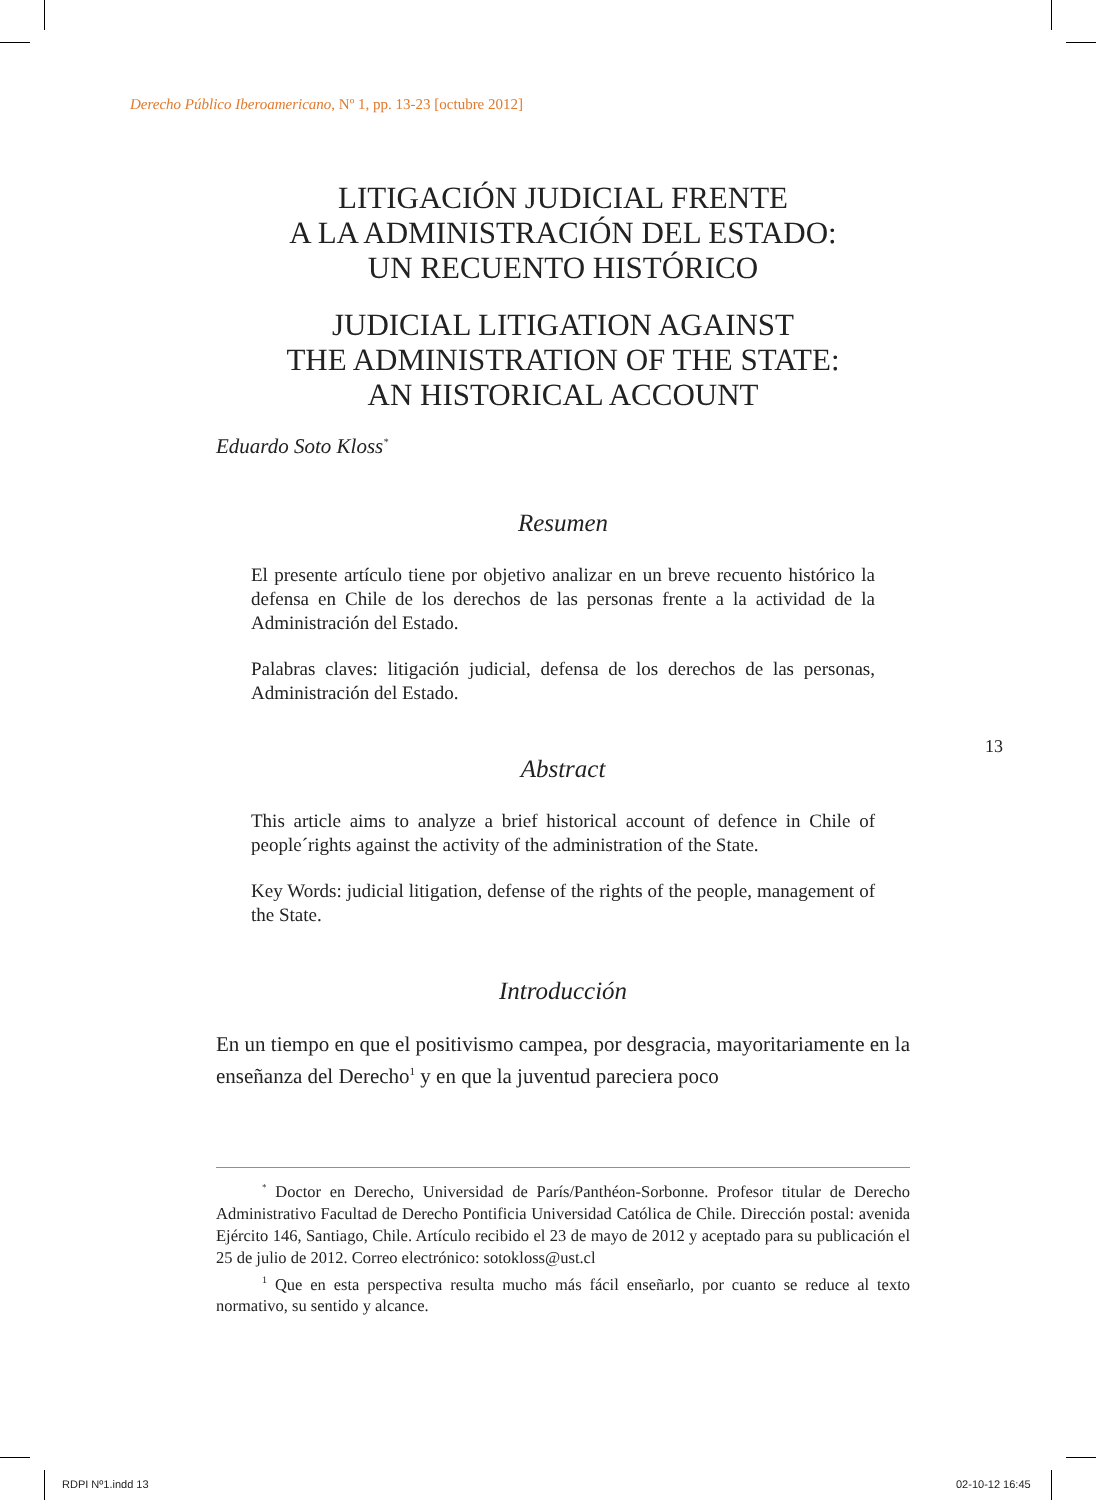Derecho Público Iberoamericano, Nº 1, pp. 13-23 [octubre 2012]
LITIGACIÓN JUDICIAL FRENTE
A LA ADMINISTRACIÓN DEL ESTADO:
UN RECUENTO HISTÓRICO
JUDICIAL LITIGATION AGAINST
THE ADMINISTRATION OF THE STATE:
AN HISTORICAL ACCOUNT
Eduardo Soto Kloss<sup>*</sup>
Resumen
El presente artículo tiene por objetivo analizar en un breve recuento histórico la defensa en Chile de los derechos de las personas frente a la actividad de la Administración del Estado.
Palabras claves: litigación judicial, defensa de los derechos de las personas, Administración del Estado.
Abstract
This article aims to analyze a brief historical account of defence in Chile of people´rights against the activity of the administration of the State.
Key Words: judicial litigation, defense of the rights of the people, management of the State.
Introducción
En un tiempo en que el positivismo campea, por desgracia, mayoritariamente en la enseñanza del Derecho<sup>1</sup> y en que la juventud pareciera poco
13
<sup>*</sup> Doctor en Derecho, Universidad de París/Panthéon-Sorbonne. Profesor titular de Derecho Administrativo Facultad de Derecho Pontificia Universidad Católica de Chile. Dirección postal: avenida Ejército 146, Santiago, Chile. Artículo recibido el 23 de mayo de 2012 y aceptado para su publicación el 25 de julio de 2012. Correo electrónico: sotokloss@ust.cl
<sup>1</sup> Que en esta perspectiva resulta mucho más fácil enseñarlo, por cuanto se reduce al texto normativo, su sentido y alcance.
RDPI Nº1.indd 13 02-10-12 16:45